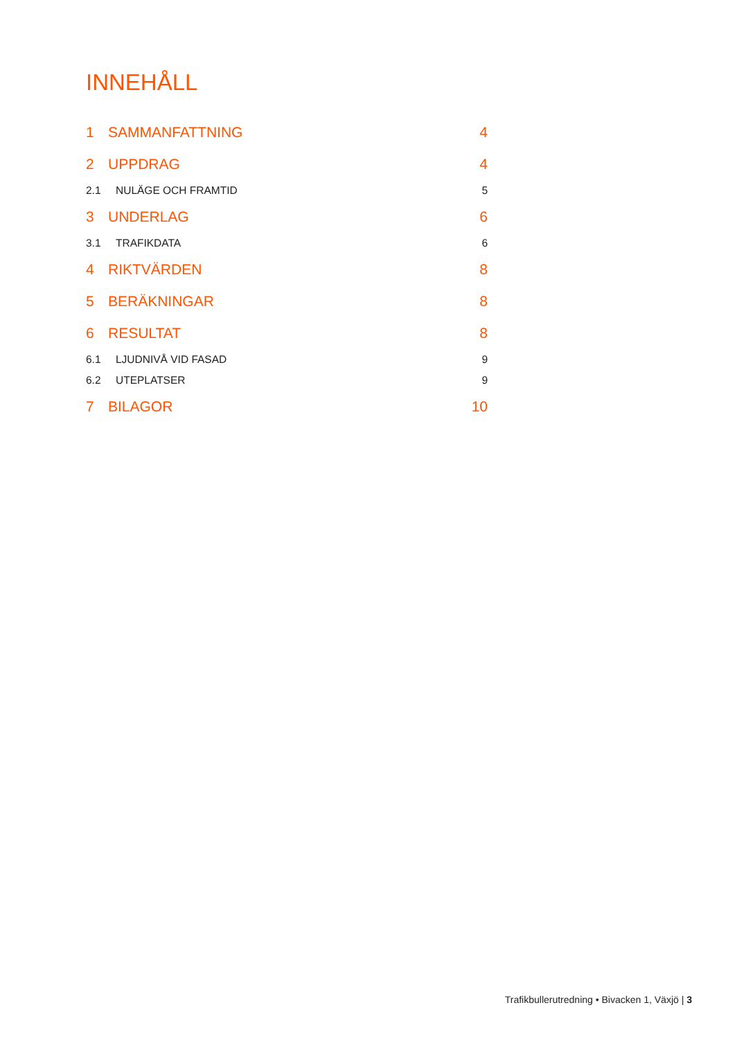INNEHÅLL
1 SAMMANFATTNING 4
2 UPPDRAG 4
2.1 NULÄGE OCH FRAMTID 5
3 UNDERLAG 6
3.1 TRAFIKDATA 6
4 RIKTVÄRDEN 8
5 BERÄKNINGAR 8
6 RESULTAT 8
6.1 LJUDNIVÅ VID FASAD 9
6.2 UTEPLATSER 9
7 BILAGOR 10
Trafikbullerutredning • Bivacken 1, Växjö | 3